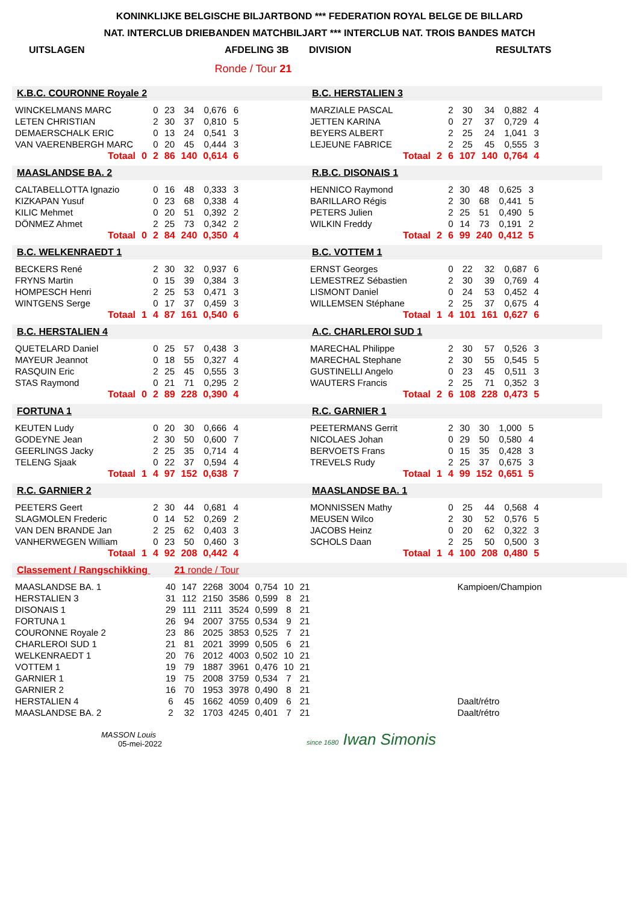KONINKLIJKE BELGISCHE BILJARTBOND *** FEDERATION ROYAL BELGE DE BILLARD
NAT. INTERCLUB DRIEBANDEN MATCHBILJART *** INTERCLUB NAT. TROIS BANDES MATCH
UITSLAGEN AFDELING 3B DIVISION RESULTATS
Ronde / Tour 21
K.B.C. COURONNE Royale 2
| WINCKELMANS MARC | | 0 | 23 | 34 | 0,676 | 6 |
| LETEN CHRISTIAN | | 2 | 30 | 37 | 0,810 | 5 |
| DEMAERSCHALK ERIC | | 0 | 13 | 24 | 0,541 | 3 |
| VAN VAERENBERGH MARC | | 0 | 20 | 45 | 0,444 | 3 |
| Totaal | 0 | 2 | 86 | 140 | 0,614 | 6 |
B.C. HERSTALIEN 3
| MARZIALE PASCAL | | 2 | 30 | 34 | 0,882 | 4 |
| JETTEN KARINA | | 0 | 27 | 37 | 0,729 | 4 |
| BEYERS ALBERT | | 2 | 25 | 24 | 1,041 | 3 |
| LEJEUNE FABRICE | | 2 | 25 | 45 | 0,555 | 3 |
| Totaal | 2 | 6 | 107 | 140 | 0,764 | 4 |
MAASLANDSE BA. 2
| CALTABELLOTTA Ignazio | | 0 | 16 | 48 | 0,333 | 3 |
| KIZKAPAN Yusuf | | 0 | 23 | 68 | 0,338 | 4 |
| KILIC Mehmet | | 0 | 20 | 51 | 0,392 | 2 |
| DÖNMEZ Ahmet | | 2 | 25 | 73 | 0,342 | 2 |
| Totaal | 0 | 2 | 84 | 240 | 0,350 | 4 |
R.B.C. DISONAIS 1
| HENNICO Raymond | | 2 | 30 | 48 | 0,625 | 3 |
| BARILLARO Régis | | 2 | 30 | 68 | 0,441 | 5 |
| PETERS Julien | | 2 | 25 | 51 | 0,490 | 5 |
| WILKIN Freddy | | 0 | 14 | 73 | 0,191 | 2 |
| Totaal | 2 | 6 | 99 | 240 | 0,412 | 5 |
B.C. WELKENRAEDT 1
| BECKERS René | | 2 | 30 | 32 | 0,937 | 6 |
| FRYNS Martin | | 0 | 15 | 39 | 0,384 | 3 |
| HOMPESCH Henri | | 2 | 25 | 53 | 0,471 | 3 |
| WINTGENS Serge | | 0 | 17 | 37 | 0,459 | 3 |
| Totaal | 1 | 4 | 87 | 161 | 0,540 | 6 |
B.C. VOTTEM 1
| ERNST Georges | | 0 | 22 | 32 | 0,687 | 6 |
| LEMESTREZ Sébastien | | 2 | 30 | 39 | 0,769 | 4 |
| LISMONT Daniel | | 0 | 24 | 53 | 0,452 | 4 |
| WILLEMSEN Stéphane | | 2 | 25 | 37 | 0,675 | 4 |
| Totaal | 1 | 4 | 101 | 161 | 0,627 | 6 |
B.C. HERSTALIEN 4
| QUETELARD Daniel | | 0 | 25 | 57 | 0,438 | 3 |
| MAYEUR Jeannot | | 0 | 18 | 55 | 0,327 | 4 |
| RASQUIN Eric | | 2 | 25 | 45 | 0,555 | 3 |
| STAS Raymond | | 0 | 21 | 71 | 0,295 | 2 |
| Totaal | 0 | 2 | 89 | 228 | 0,390 | 4 |
A.C. CHARLEROI SUD 1
| MARECHAL Philippe | | 2 | 30 | 57 | 0,526 | 3 |
| MARECHAL Stephane | | 2 | 30 | 55 | 0,545 | 5 |
| GUSTINELLI Angelo | | 0 | 23 | 45 | 0,511 | 3 |
| WAUTERS Francis | | 2 | 25 | 71 | 0,352 | 3 |
| Totaal | 2 | 6 | 108 | 228 | 0,473 | 5 |
FORTUNA 1
| KEUTEN Ludy | | 0 | 20 | 30 | 0,666 | 4 |
| GODEYNE Jean | | 2 | 30 | 50 | 0,600 | 7 |
| GEERLINGS Jacky | | 2 | 25 | 35 | 0,714 | 4 |
| TELENG Sjaak | | 0 | 22 | 37 | 0,594 | 4 |
| Totaal | 1 | 4 | 97 | 152 | 0,638 | 7 |
R.C. GARNIER 1
| PEETERMANS Gerrit | | 2 | 30 | 30 | 1,000 | 5 |
| NICOLAES Johan | | 0 | 29 | 50 | 0,580 | 4 |
| BERVOETS Frans | | 0 | 15 | 35 | 0,428 | 3 |
| TREVELS Rudy | | 2 | 25 | 37 | 0,675 | 3 |
| Totaal | 1 | 4 | 99 | 152 | 0,651 | 5 |
R.C. GARNIER 2
| PEETERS Geert | | 2 | 30 | 44 | 0,681 | 4 |
| SLAGMOLEN Frederic | | 0 | 14 | 52 | 0,269 | 2 |
| VAN DEN BRANDE Jan | | 2 | 25 | 62 | 0,403 | 3 |
| VANHERWEGEN William | | 0 | 23 | 50 | 0,460 | 3 |
| Totaal | 1 | 4 | 92 | 208 | 0,442 | 4 |
MAASLANDSE BA. 1
| MONNISSEN Mathy | | 0 | 25 | 44 | 0,568 | 4 |
| MEUSEN Wilco | | 2 | 30 | 52 | 0,576 | 5 |
| JACOBS Heinz | | 0 | 20 | 62 | 0,322 | 3 |
| SCHOLS Daan | | 2 | 25 | 50 | 0,500 | 3 |
| Totaal | 1 | 4 | 100 | 208 | 0,480 | 5 |
Classement / Rangschikking 21 ronde / Tour
| MAASLANDSE BA. 1 | 40 | 147 | 2268 | 3004 | 0,754 | 10 | 21 | Kampioen/Champion |
| HERSTALIEN 3 | 31 | 112 | 2150 | 3586 | 0,599 | 8 | 21 | |
| DISONAIS 1 | 29 | 111 | 2111 | 3524 | 0,599 | 8 | 21 | |
| FORTUNA 1 | 26 | 94 | 2007 | 3755 | 0,534 | 9 | 21 | |
| COURONNE Royale 2 | 23 | 86 | 2025 | 3853 | 0,525 | 7 | 21 | |
| CHARLEROI SUD 1 | 21 | 81 | 2021 | 3999 | 0,505 | 6 | 21 | |
| WELKENRAEDT 1 | 20 | 76 | 2012 | 4003 | 0,502 | 10 | 21 | |
| VOTTEM 1 | 19 | 79 | 1887 | 3961 | 0,476 | 10 | 21 | |
| GARNIER 1 | 19 | 75 | 2008 | 3759 | 0,534 | 7 | 21 | |
| GARNIER 2 | 16 | 70 | 1953 | 3978 | 0,490 | 8 | 21 | |
| HERSTALIEN 4 | 6 | 45 | 1662 | 4059 | 0,409 | 6 | 21 | Daalt/rétro |
| MAASLANDSE BA. 2 | 2 | 32 | 1703 | 4245 | 0,401 | 7 | 21 | Daalt/rétro |
MASSON Louis
05-mei-2022
since 1680 Iwan Simonis